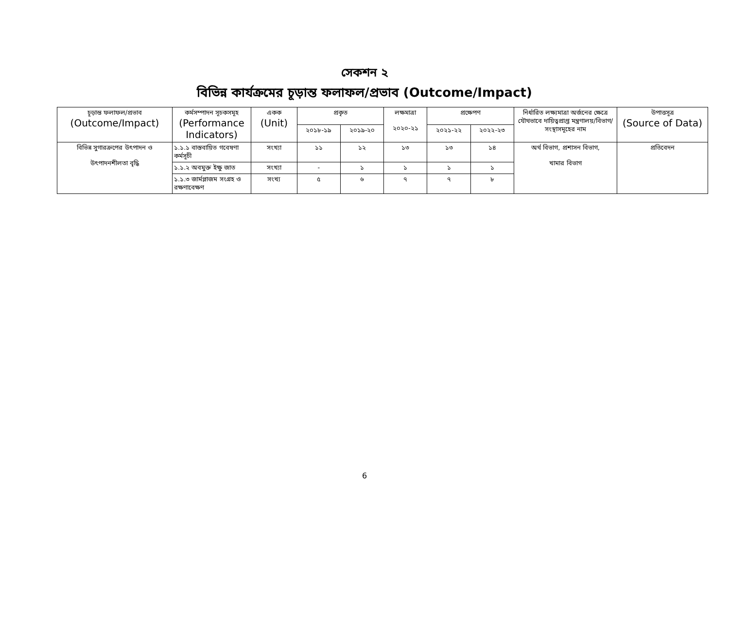সেকশন ২
বিভিন্ন কার্যক্রমের চূড়ান্ত ফলাফল/প্রভাব (Outcome/Impact)
| চূড়ান্ত ফলাফল/প্রভাব (Outcome/Impact) | কর্মসম্পাদন সূচকসমূহ (Performance Indicators) | একক (Unit) | প্রকৃত | | লক্ষমাত্রা ২০২০-২১ | প্রক্ষেপণ | | নির্ধারিত লক্ষ্যমাত্রা অর্জনের ক্ষেত্রে যৌথভাবে দায়িত্বপ্রাপ্ত মন্ত্রণালয়/বিভাগ/সংস্থাসমূহের নাম | উপাত্তসূত্র (Source of Data) |
| --- | --- | --- | --- | --- | --- | --- | --- | --- | --- |
| | | | ২০১৮-১৯ | ২০১৯-২০ | | ২০২১-২২ | ২০২২-২৩ | | |
| বিভিন্ন সুগারক্রপের উৎপাদন ও উৎপাদনশীলতা বৃদ্ধি | ১.১.১ বাস্তবায়িত গবেষণা কর্মসূচী | সংখ্যা | ১১ | ১২ | ১৩ | ১৩ | ১৪ | অর্থ বিভাগ, প্রশাসন বিভাগ, খামার বিভাগ | প্রতিবেদন |
| | ১.১.২ অবমুক্ত ইক্ষু জাত | সংখ্যা | - | ১ | ১ | ১ | ১ | | |
| | ১.১.৩ জার্মপ্লাজম সংগ্রহ ও রক্ষণাবেক্ষণ | সংখ্য | ৫ | ৬ | ৭ | ৭ | ৮ | | |
6